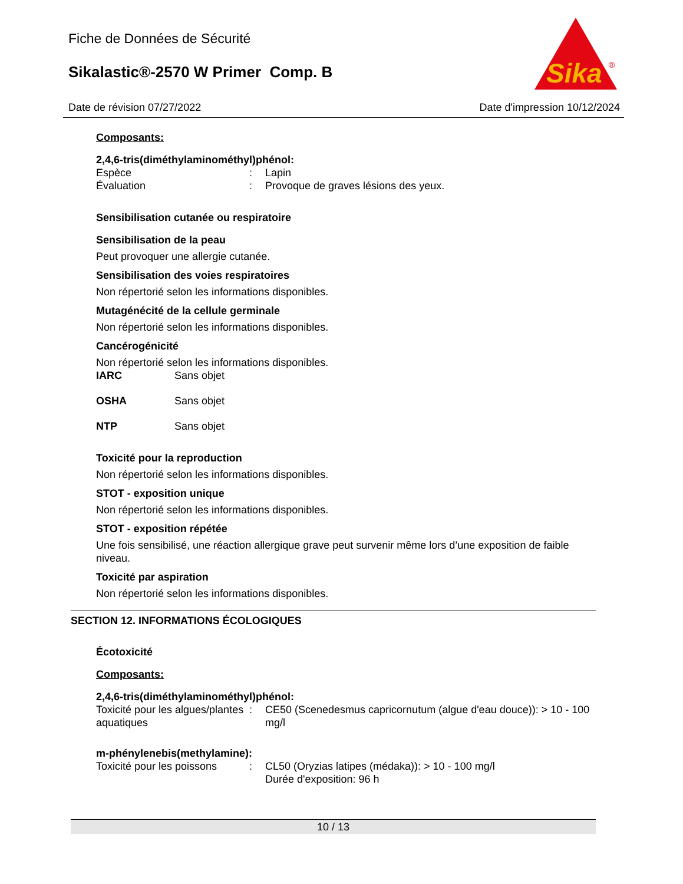Fiche de Données de Sécurité
Sikalastic®-2570 W Primer Comp. B
Sika
®
Date de révision 07/27/2022 Date d'impression 10/12/2024
Composants:
2,4,6-tris(diméthylaminométhyl)phénol:
| Espèce | : | Lapin |
| Évaluation | : | Provoque de graves lésions des yeux. |
Sensibilisation cutanée ou respiratoire
Sensibilisation de la peau
Peut provoquer une allergie cutanée.
Sensibilisation des voies respiratoires
Non répertorié selon les informations disponibles.
Mutagénécité de la cellule germinale
Non répertorié selon les informations disponibles.
Cancérogénicité
Non répertorié selon les informations disponibles.
| IARC | Sans objet |
| OSHA | Sans objet |
| NTP | Sans objet |
Toxicité pour la reproduction
Non répertorié selon les informations disponibles.
STOT - exposition unique
Non répertorié selon les informations disponibles.
STOT - exposition répétée
Une fois sensibilisé, une réaction allergique grave peut survenir même lors d’une exposition de faible niveau.
Toxicité par aspiration
Non répertorié selon les informations disponibles.
SECTION 12. INFORMATIONS ÉCOLOGIQUES
Écotoxicité
Composants:
2,4,6-tris(diméthylaminométhyl)phénol:
| Toxicité pour les algues/plantes aquatiques | : | CE50 (Scenedesmus capricornutum (algue d'eau douce)): > 10 - 100 mg/l |
m-phénylenebis(methylamine):
| Toxicité pour les poissons | : | CL50 (Oryzias latipes (médaka)): > 10 - 100 mg/l Durée d'exposition: 96 h |
10 / 13